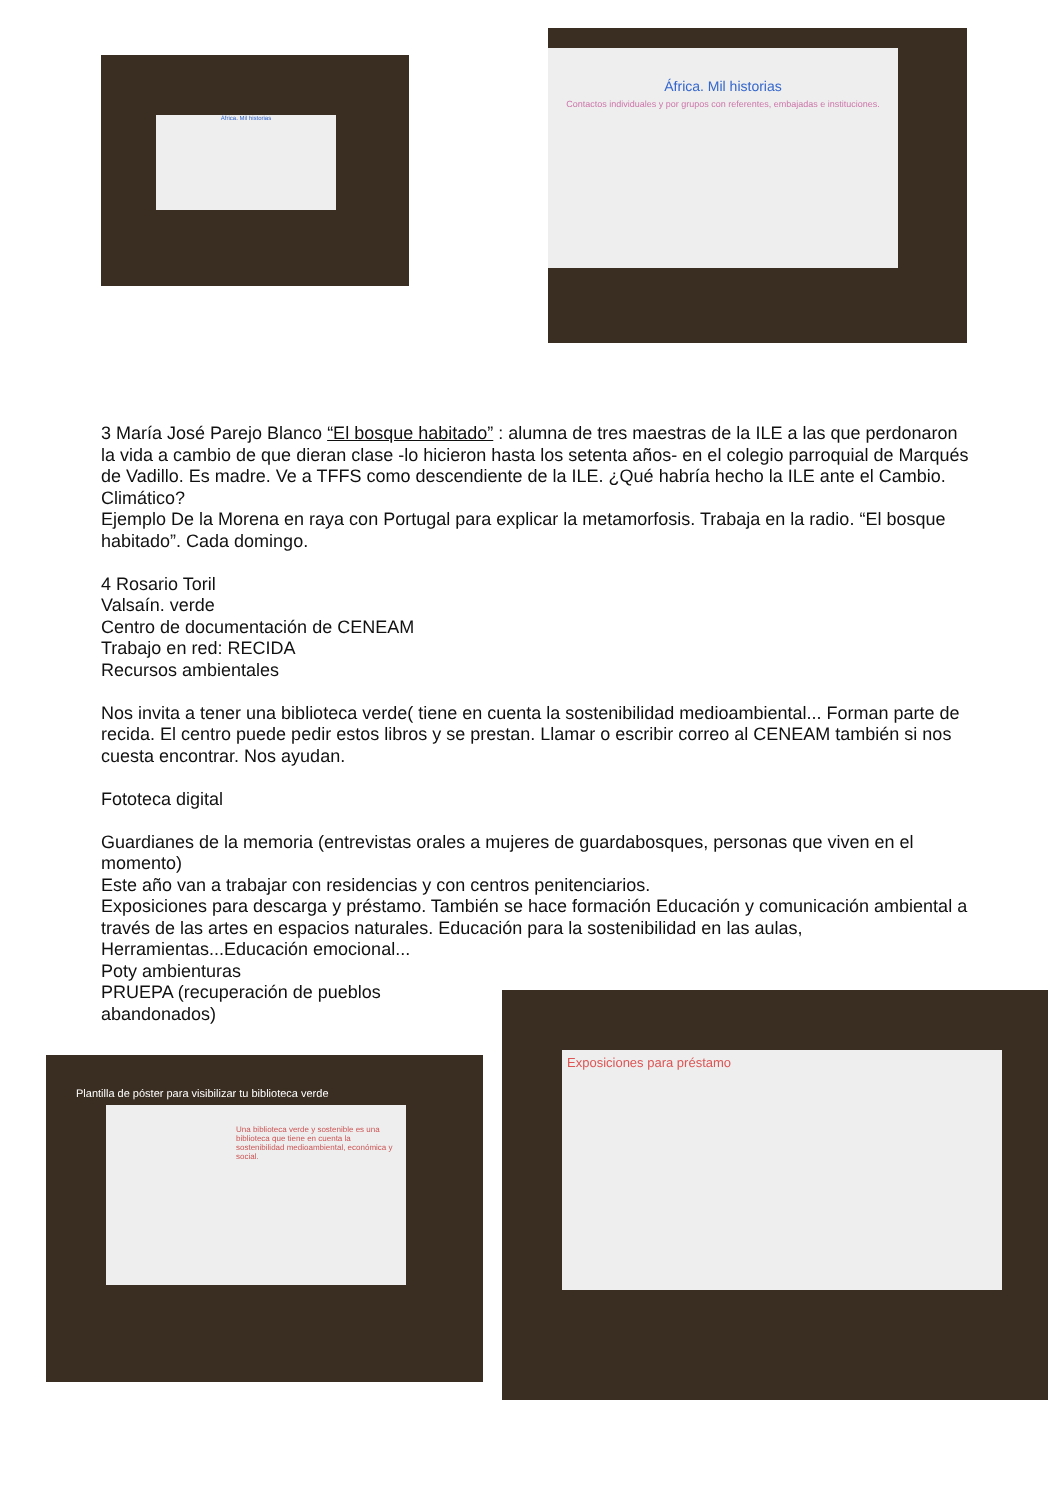África. Mil historias
África. Mil historias
Contactos individuales y por grupos con referentes, embajadas e instituciones.
3 María José Parejo Blanco “El bosque habitado” : alumna de tres maestras de la ILE a las que perdonaron la vida a cambio de que dieran clase -lo hicieron hasta los setenta años- en el colegio parroquial de Marqués de Vadillo. Es madre. Ve a TFFS como descendiente de la ILE. ¿Qué habría hecho la ILE ante el Cambio. Climático?
Ejemplo De la Morena en raya con Portugal para explicar la metamorfosis. Trabaja en la radio. “El bosque habitado”. Cada domingo.
4 Rosario Toril
Valsaín. verde
Centro de documentación de CENEAM
Trabajo en red: RECIDA
Recursos ambientales
Nos invita a tener una biblioteca verde( tiene en cuenta la sostenibilidad medioambiental... Forman parte de recida. El centro puede pedir estos libros y se prestan. Llamar o escribir correo al CENEAM también si nos cuesta encontrar. Nos ayudan.
Fototeca digital
Guardianes de la memoria (entrevistas orales a mujeres de guardabosques, personas que viven en el momento)
Este año van a trabajar con residencias y con centros penitenciarios.
Exposiciones para descarga y préstamo. También se hace formación Educación y comunicación ambiental a través de las artes en espacios naturales. Educación para la sostenibilidad en las aulas, Herramientas...Educación emocional...
Poty ambienturas
PRUEPA (recuperación de pueblos
abandonados)
Plantilla de póster para visibilizar tu biblioteca verde
Una biblioteca verde y sostenible es una biblioteca que tiene en cuenta la sostenibilidad medioambiental, económica y social.
Exposiciones para préstamo